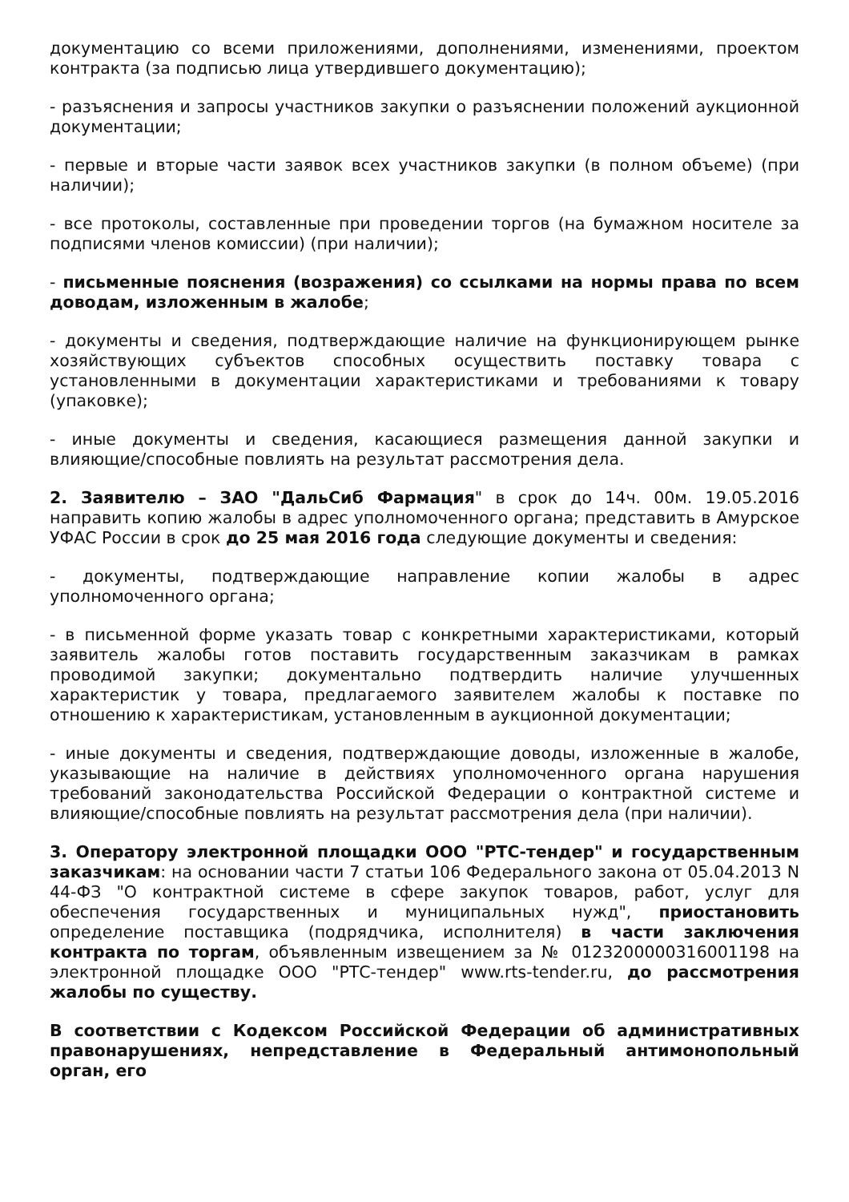документацию со всеми приложениями, дополнениями, изменениями, проектом контракта (за подписью лица утвердившего документацию);
- разъяснения и запросы участников закупки о разъяснении положений аукционной документации;
- первые и вторые части заявок всех участников закупки (в полном объеме) (при наличии);
- все протоколы, составленные при проведении торгов (на бумажном носителе за подписями членов комиссии) (при наличии);
- письменные пояснения (возражения) со ссылками на нормы права по всем доводам, изложенным в жалобе;
- документы и сведения, подтверждающие наличие на функционирующем рынке хозяйствующих субъектов способных осуществить поставку товара с установленными в документации характеристиками и требованиями к товару (упаковке);
- иные документы и сведения, касающиеся размещения данной закупки и влияющие/способные повлиять на результат рассмотрения дела.
2. Заявителю – ЗАО "ДальСиб Фармация" в срок до 14ч. 00м. 19.05.2016 направить копию жалобы в адрес уполномоченного органа; представить в Амурское УФАС России в срок до 25 мая 2016 года следующие документы и сведения:
- документы, подтверждающие направление копии жалобы в адрес уполномоченного органа;
- в письменной форме указать товар с конкретными характеристиками, который заявитель жалобы готов поставить государственным заказчикам в рамках проводимой закупки; документально подтвердить наличие улучшенных характеристик у товара, предлагаемого заявителем жалобы к поставке по отношению к характеристикам, установленным в аукционной документации;
- иные документы и сведения, подтверждающие доводы, изложенные в жалобе, указывающие на наличие в действиях уполномоченного органа нарушения требований законодательства Российской Федерации о контрактной системе и влияющие/способные повлиять на результат рассмотрения дела (при наличии).
3. Оператору электронной площадки ООО "РТС-тендер" и государственным заказчикам: на основании части 7 статьи 106 Федерального закона от 05.04.2013 N 44-ФЗ "О контрактной системе в сфере закупок товаров, работ, услуг для обеспечения государственных и муниципальных нужд", приостановить определение поставщика (подрядчика, исполнителя) в части заключения контракта по торгам, объявленным извещением за № 0123200000316001198 на электронной площадке ООО "РТС-тендер" www.rts-tender.ru, до рассмотрения жалобы по существу.
В соответствии с Кодексом Российской Федерации об административных правонарушениях, непредставление в Федеральный антимонопольный орган, его